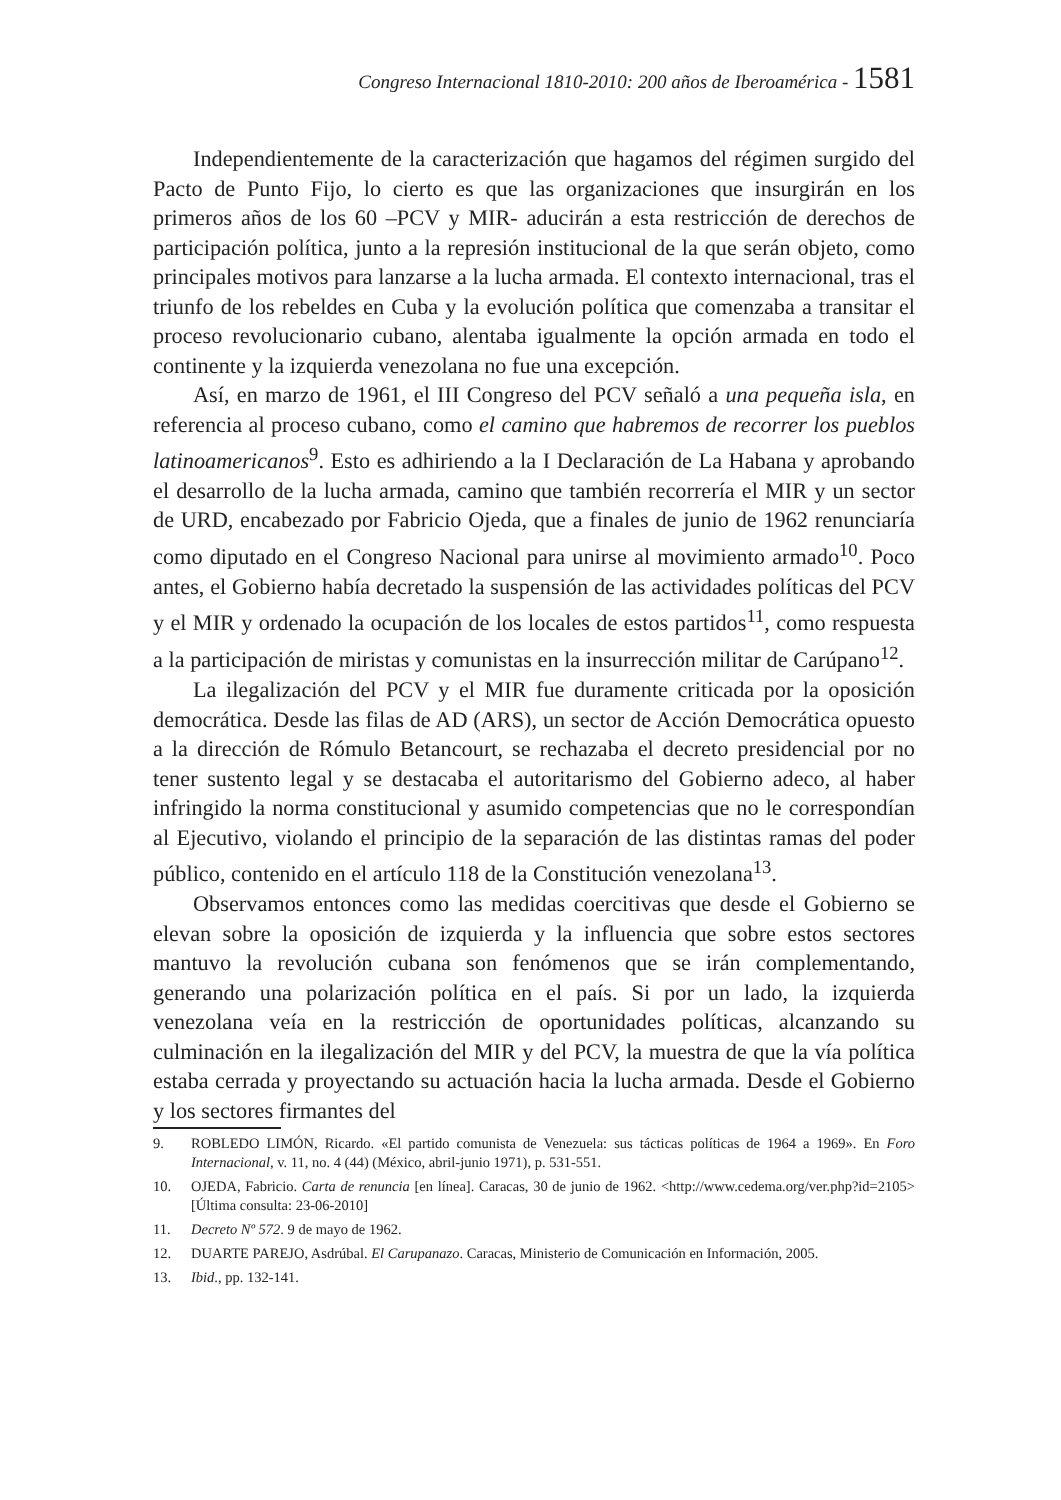Congreso Internacional 1810-2010: 200 años de Iberoamérica - 1581
Independientemente de la caracterización que hagamos del régimen surgido del Pacto de Punto Fijo, lo cierto es que las organizaciones que insurgirán en los primeros años de los 60 –PCV y MIR- aducirán a esta restricción de derechos de participación política, junto a la represión institucional de la que serán objeto, como principales motivos para lanzarse a la lucha armada. El contexto internacional, tras el triunfo de los rebeldes en Cuba y la evolución política que comenzaba a transitar el proceso revolucionario cubano, alentaba igualmente la opción armada en todo el continente y la izquierda venezolana no fue una excepción.
Así, en marzo de 1961, el III Congreso del PCV señaló a una pequeña isla, en referencia al proceso cubano, como el camino que habremos de recorrer los pueblos latinoamericanos<sup>9</sup>. Esto es adhiriendo a la I Declaración de La Habana y aprobando el desarrollo de la lucha armada, camino que también recorrería el MIR y un sector de URD, encabezado por Fabricio Ojeda, que a finales de junio de 1962 renunciaría como diputado en el Congreso Nacional para unirse al movimiento armado<sup>10</sup>. Poco antes, el Gobierno había decretado la suspensión de las actividades políticas del PCV y el MIR y ordenado la ocupación de los locales de estos partidos<sup>11</sup>, como respuesta a la participación de miristas y comunistas en la insurrección militar de Carúpano<sup>12</sup>.
La ilegalización del PCV y el MIR fue duramente criticada por la oposición democrática. Desde las filas de AD (ARS), un sector de Acción Democrática opuesto a la dirección de Rómulo Betancourt, se rechazaba el decreto presidencial por no tener sustento legal y se destacaba el autoritarismo del Gobierno adeco, al haber infringido la norma constitucional y asumido competencias que no le correspondían al Ejecutivo, violando el principio de la separación de las distintas ramas del poder público, contenido en el artículo 118 de la Constitución venezolana<sup>13</sup>.
Observamos entonces como las medidas coercitivas que desde el Gobierno se elevan sobre la oposición de izquierda y la influencia que sobre estos sectores mantuvo la revolución cubana son fenómenos que se irán complementando, generando una polarización política en el país. Si por un lado, la izquierda venezolana veía en la restricción de oportunidades políticas, alcanzando su culminación en la ilegalización del MIR y del PCV, la muestra de que la vía política estaba cerrada y proyectando su actuación hacia la lucha armada. Desde el Gobierno y los sectores firmantes del
9. ROBLEDO LIMÓN, Ricardo. «El partido comunista de Venezuela: sus tácticas políticas de 1964 a 1969». En Foro Internacional, v. 11, no. 4 (44) (México, abril-junio 1971), p. 531-551.
10. OJEDA, Fabricio. Carta de renuncia [en línea]. Caracas, 30 de junio de 1962. <http://www.cedema.org/ver.php?id=2105> [Última consulta: 23-06-2010]
11. Decreto Nº 572. 9 de mayo de 1962.
12. DUARTE PAREJO, Asdrúbal. El Carupanazo. Caracas, Ministerio de Comunicación en Información, 2005.
13. Ibid., pp. 132-141.